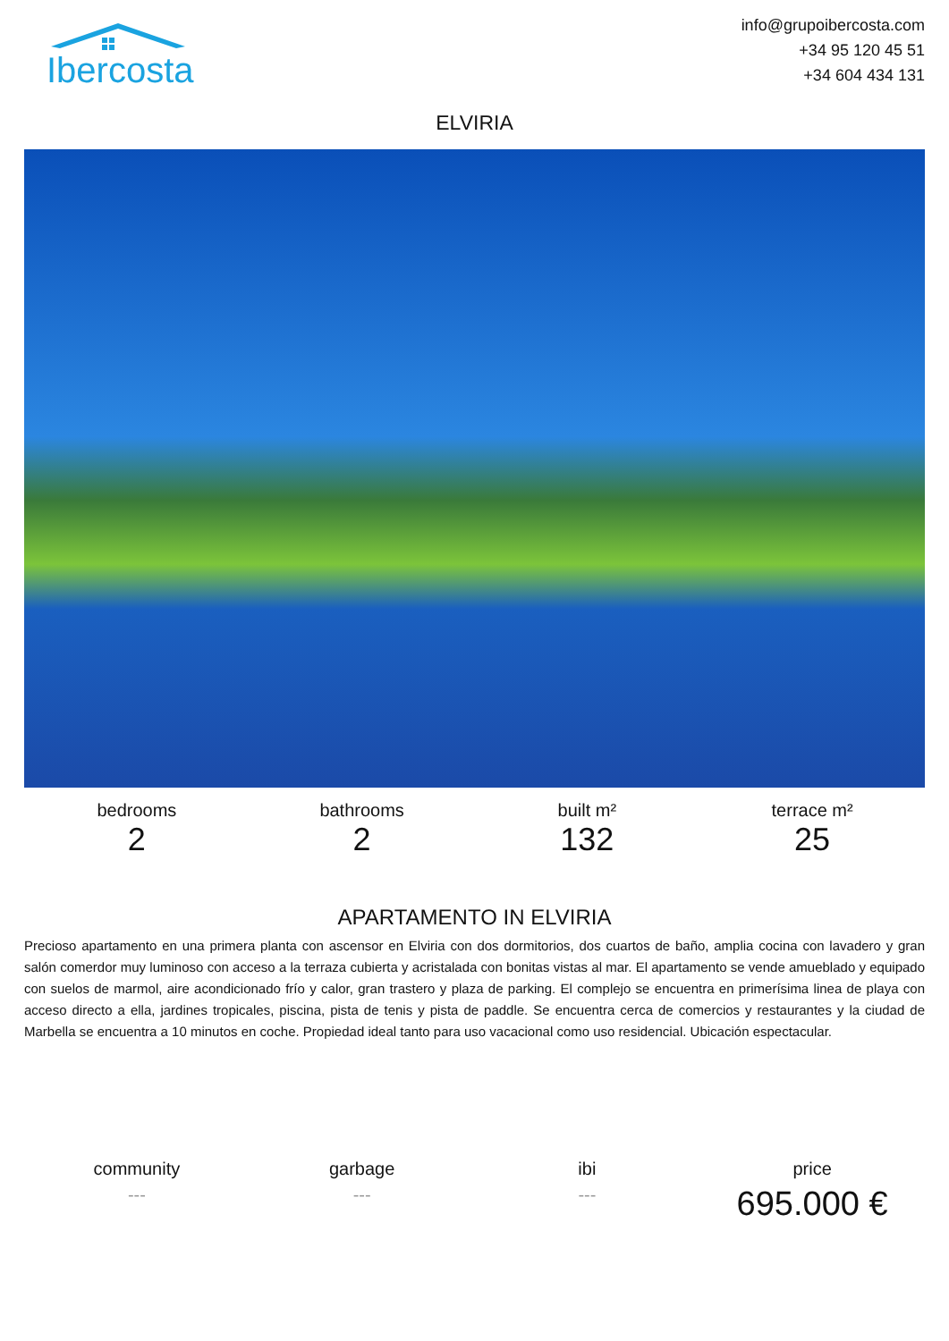Ibercosta
info@grupoibercosta.com
+34 95 120 45 51
+34 604 434 131
ELVIRIA
bedrooms
2
bathrooms
2
built m²
132
terrace m²
25
APARTAMENTO IN ELVIRIA
Precioso apartamento en una primera planta con ascensor en Elviria con dos dormitorios, dos cuartos de baño, amplia cocina con lavadero y gran salón comerdor muy luminoso con acceso a la terraza cubierta y acristalada con bonitas vistas al mar. El apartamento se vende amueblado y equipado con suelos de marmol, aire acondicionado frío y calor, gran trastero y plaza de parking. El complejo se encuentra en primerísima linea de playa con acceso directo a ella, jardines tropicales, piscina, pista de tenis y pista de paddle. Se encuentra cerca de comercios y restaurantes y la ciudad de Marbella se encuentra a 10 minutos en coche. Propiedad ideal tanto para uso vacacional como uso residencial. Ubicación espectacular.
community
---
garbage
---
ibi
---
price
695.000 €